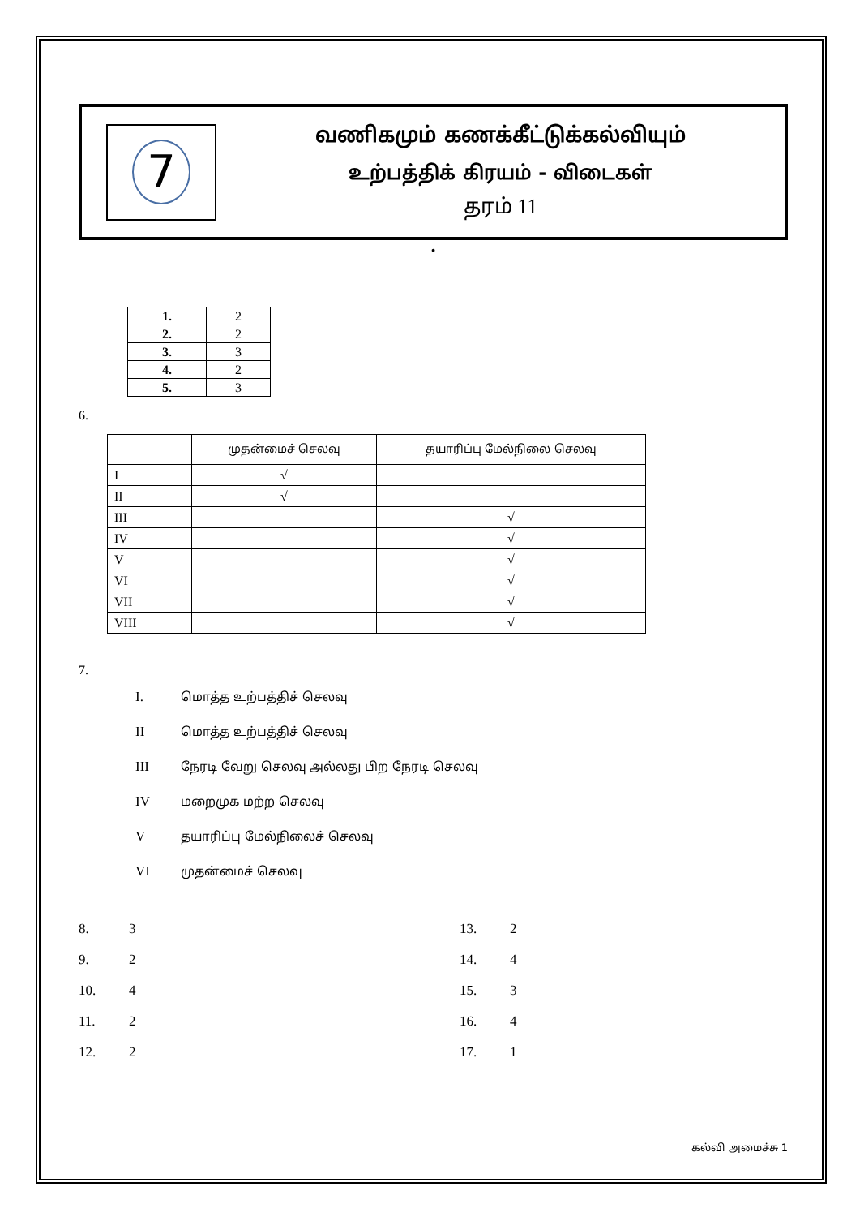7
வணிகமும் கணக்கீட்டுக்கல்வியும்
உற்பத்திக் கிரயம் - விடைகள்
தரம் 11
•
| 1. | 2 |
| 2. | 2 |
| 3. | 3 |
| 4. | 2 |
| 5. | 3 |
6.
| | முதன்மைச் செலவு | தயாரிப்பு மேல்நிலை செலவு |
| --- | --- | --- |
| I | √ | |
| II | √ | |
| III | | √ |
| IV | | √ |
| V | | √ |
| VI | | √ |
| VII | | √ |
| VIII | | √ |
7.
I. மொத்த உற்பத்திச் செலவு
II மொத்த உற்பத்திச் செலவு
III நேரடி வேறு செலவு அல்லது பிற நேரடி செலவு
IV மறைமுக மற்ற செலவு
Vதயாரிப்பு மேல்நிலைச் செலவு
VI முதன்மைச் செலவு
8. 3
13. 2
9. 2
14. 4
10. 4
15. 3
11. 2
16. 4
12. 2
17. 1
கல்வி அமைச்சு 1